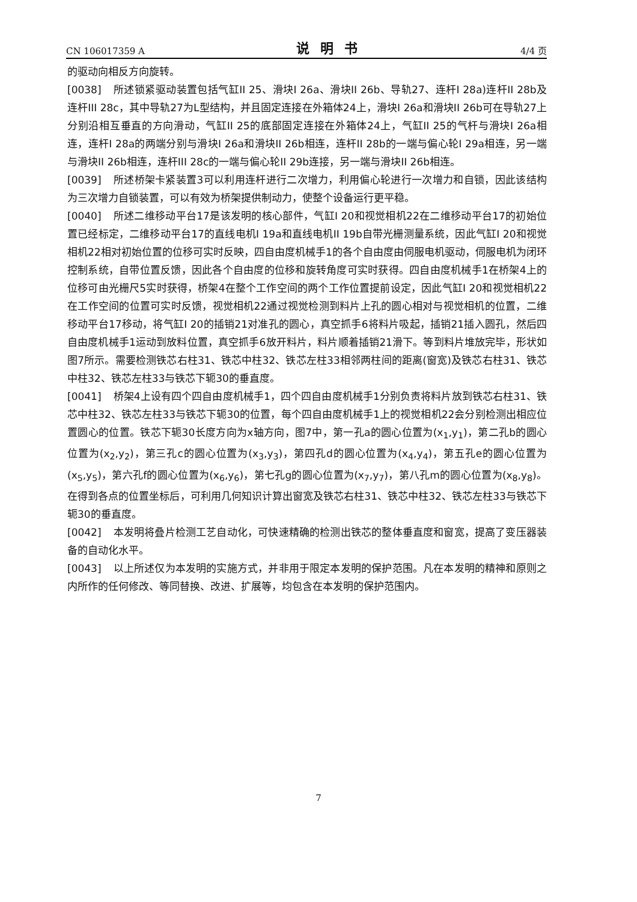CN 106017359 A 说明书 4/4 页
的驱动向相反方向旋转。
[0038] 所述锁紧驱动装置包括气缸II 25、滑块I 26a、滑块II 26b、导轨27、连杆I 28a)连杆II 28b及连杆III 28c，其中导轨27为L型结构，并且固定连接在外箱体24上，滑块I 26a和滑块II 26b可在导轨27上分别沿相互垂直的方向滑动，气缸II 25的底部固定连接在外箱体24上，气缸II 25的气杆与滑块I 26a相连，连杆I 28a的两端分别与滑块I 26a和滑块II 26b相连，连杆II 28b的一端与偏心轮I 29a相连，另一端与滑块II 26b相连，连杆III 28c的一端与偏心轮II 29b连接，另一端与滑块II 26b相连。
[0039] 所述桥架卡紧装置3可以利用连杆进行二次增力，利用偏心轮进行一次增力和自锁，因此该结构为三次增力自锁装置，可以有效为桥架提供制动力，使整个设备运行更平稳。
[0040] 所述二维移动平台17是该发明的核心部件，气缸I 20和视觉相机22在二维移动平台17的初始位置已经标定，二维移动平台17的直线电机I 19a和直线电机II 19b自带光栅测量系统，因此气缸I 20和视觉相机22相对初始位置的位移可实时反映，四自由度机械手1的各个自由度由伺服电机驱动，伺服电机为闭环控制系统，自带位置反馈，因此各个自由度的位移和旋转角度可实时获得。四自由度机械手1在桥架4上的位移可由光栅尺5实时获得，桥架4在整个工作空间的两个工作位置提前设定，因此气缸I 20和视觉相机22在工作空间的位置可实时反馈，视觉相机22通过视觉检测到料片上孔的圆心相对与视觉相机的位置，二维移动平台17移动，将气缸I 20的插销21对准孔的圆心，真空抓手6将料片吸起，插销21插入圆孔，然后四自由度机械手1运动到放料位置，真空抓手6放开料片，料片顺着插销21滑下。等到料片堆放完毕，形状如图7所示。需要检测铁芯右柱31、铁芯中柱32、铁芯左柱33相邻两柱间的距离(窗宽)及铁芯右柱31、铁芯中柱32、铁芯左柱33与铁芯下轭30的垂直度。
[0041] 桥架4上设有四个四自由度机械手1，四个四自由度机械手1分别负责将料片放到铁芯右柱31、铁芯中柱32、铁芯左柱33与铁芯下轭30的位置，每个四自由度机械手1上的视觉相机22会分别检测出相应位置圆心的位置。铁芯下轭30长度方向为x轴方向，图7中，第一孔a的圆心位置为(x<sub>1</sub>,y<sub>1</sub>)，第二孔b的圆心位置为(x<sub>2</sub>,y<sub>2</sub>)，第三孔c的圆心位置为(x<sub>3</sub>,y<sub>3</sub>)，第四孔d的圆心位置为(x<sub>4</sub>,y<sub>4</sub>)，第五孔e的圆心位置为(x<sub>5</sub>,y<sub>5</sub>)，第六孔f的圆心位置为(x<sub>6</sub>,y<sub>6</sub>)，第七孔g的圆心位置为(x<sub>7</sub>,y<sub>7</sub>)，第八孔m的圆心位置为(x<sub>8</sub>,y<sub>8</sub>)。在得到各点的位置坐标后，可利用几何知识计算出窗宽及铁芯右柱31、铁芯中柱32、铁芯左柱33与铁芯下轭30的垂直度。
[0042] 本发明将叠片检测工艺自动化，可快速精确的检测出铁芯的整体垂直度和窗宽，提高了变压器装备的自动化水平。
[0043] 以上所述仅为本发明的实施方式，并非用于限定本发明的保护范围。凡在本发明的精神和原则之内所作的任何修改、等同替换、改进、扩展等，均包含在本发明的保护范围内。
7